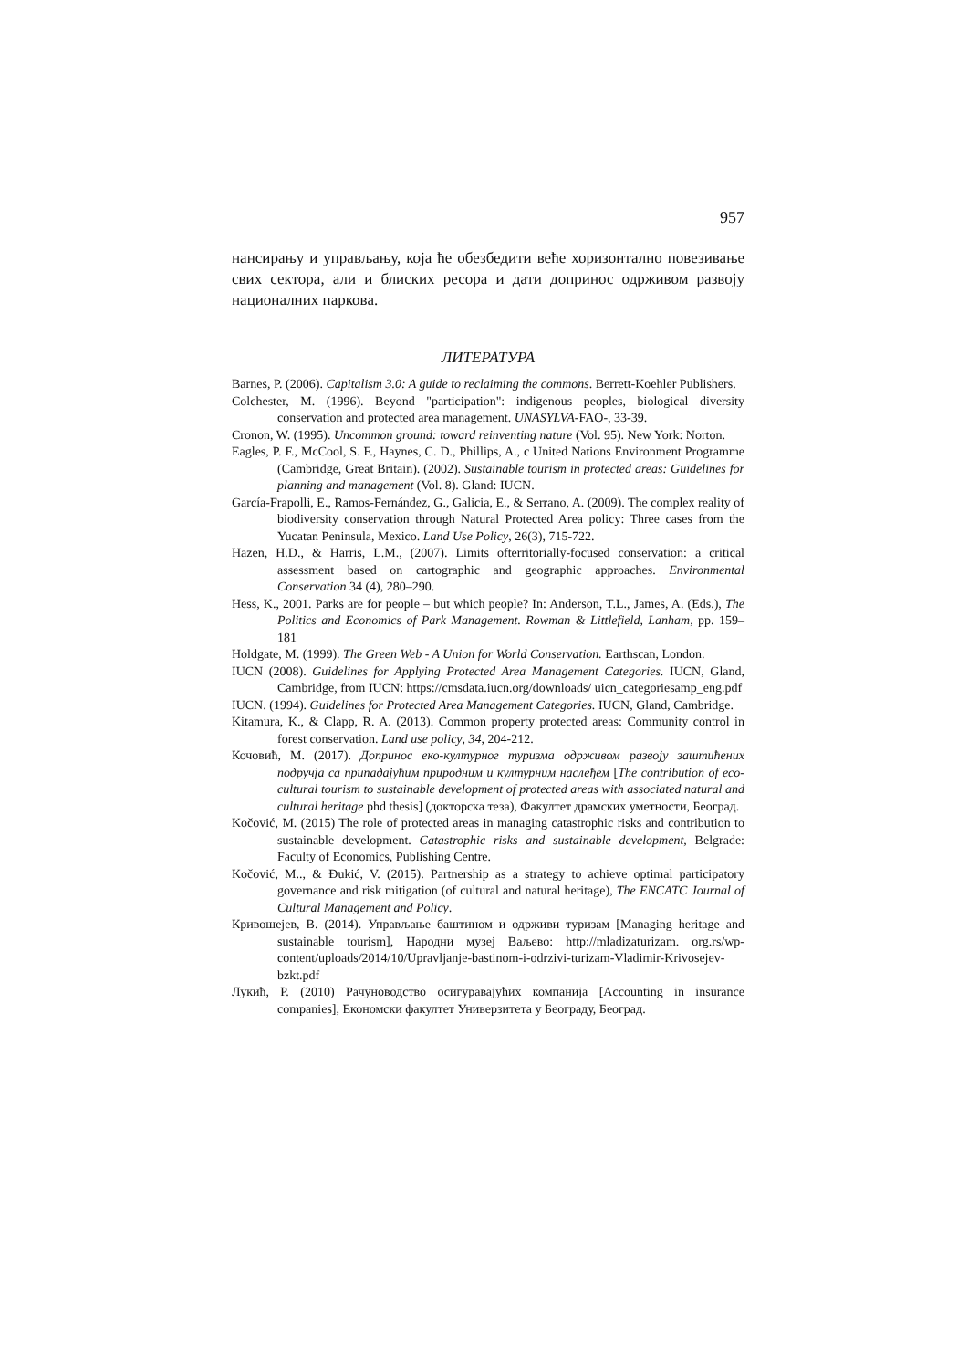957
нансирању и управљању, која ће обезбедити веће хоризонтално повезивање свих сектора, али и блиских ресора и дати допринос одрживом развоју националних паркова.
ЛИТЕРАТУРА
Barnes, P. (2006). Capitalism 3.0: A guide to reclaiming the commons. Berrett-Koehler Publishers.
Colchester, M. (1996). Beyond "participation": indigenous peoples, biological diversity conservation and protected area management. UNASYLVA-FAO-, 33-39.
Cronon, W. (1995). Uncommon ground: toward reinventing nature (Vol. 95). New York: Norton.
Eagles, P. F., McCool, S. F., Haynes, C. D., Phillips, A., c United Nations Environment Programme (Cambridge, Great Britain). (2002). Sustainable tourism in protected areas: Guidelines for planning and management (Vol. 8). Gland: IUCN.
García-Frapolli, E., Ramos-Fernández, G., Galicia, E., & Serrano, A. (2009). The complex reality of biodiversity conservation through Natural Protected Area policy: Three cases from the Yucatan Peninsula, Mexico. Land Use Policy, 26(3), 715-722.
Hazen, H.D., & Harris, L.M., (2007). Limits ofterritorially-focused conservation: a critical assessment based on cartographic and geographic approaches. Environmental Conservation 34 (4), 280–290.
Hess, K., 2001. Parks are for people – but which people? In: Anderson, T.L., James, A. (Eds.), The Politics and Economics of Park Management. Rowman & Littlefield, Lanham, pp. 159–181
Holdgate, M. (1999). The Green Web - A Union for World Conservation. Earthscan, London.
IUCN (2008). Guidelines for Applying Protected Area Management Categories. IUCN, Gland, Cambridge, from IUCN: https://cmsdata.iucn.org/downloads/ uicn_categoriesamp_eng.pdf
IUCN. (1994). Guidelines for Protected Area Management Categories. IUCN, Gland, Cambridge.
Kitamura, K., & Clapp, R. A. (2013). Common property protected areas: Community control in forest conservation. Land use policy, 34, 204-212.
Кочовић, М. (2017). Допринос еко-културног туризма одрживом развоју заштићених подручја са припадајућим природним и културним наслеђем [The contribution of eco-cultural tourism to sustainable development of protected areas with associated natural and cultural heritage phd thesis] (докторска теза), Факултет драмских уметности, Београд.
Kočović, M. (2015) The role of protected areas in managing catastrophic risks and contribution to sustainable development. Catastrophic risks and sustainable development, Belgrade: Faculty of Economics, Publishing Centre.
Kočović, M.., & Đukić, V. (2015). Partnership as a strategy to achieve optimal participatory governance and risk mitigation (of cultural and natural heritage), The ENCATC Journal of Cultural Management and Policy.
Кривошејев, В. (2014). Управљање баштином и одрживи туризам [Managing heritage and sustainable tourism], Народни музеј Ваљево: http://mladizaturizam. org.rs/wp-content/uploads/2014/10/Upravljanje-bastinom-i-odrzivi-turizam-Vladimir-Krivosejev-bzkt.pdf
Лукић, Р. (2010) Рачуноводство осигуравајућих компанија [Accounting in insurance companies], Економски факултет Универзитета у Београду, Београд.